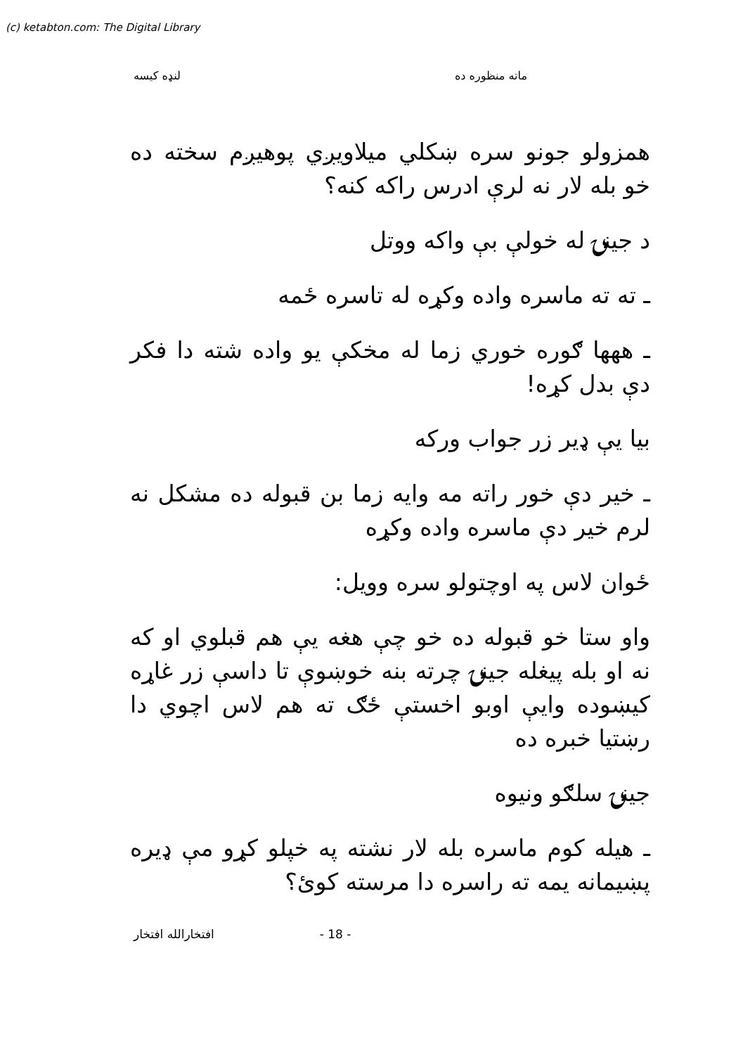(c) ketabton.com: The Digital Library
ماته منظوره ده لنډه کیسه
همزولو جونو سره ښکلي میلاویږي پوهیږم سخته ده خو بله لار نه لرې ادرس راکه کنه؟
د جینۍ له خولې بې واکه ووتل
ـ ته ته ماسره واده وکړه له تاسره ځمه
ـ ههها ګوره خوري زما له مخکې یو واده شته دا فکر دې بدل کړه!
بیا یې ډیر زر جواب ورکه
ـ خیر دې خور راته مه وایه زما بن قبوله ده مشکل نه لرم خیر دې ماسره واده وکړه
ځوان لاس په اوچتولو سره وویل:
واو ستا خو قبوله ده خو چې هغه یې هم قبلوي او که نه او بله پیغله جینۍ چرته بنه خوښوې تا داسې زر غاړه کیښوده وایې اوبو اخستې ځګ ته هم لاس اچوي دا رښتیا خبره ده
جینۍ سلګو ونیوه
ـ هیله کوم ماسره بله لار نشته په خپلو کړو مې ډیره پښیمانه یمه ته راسره دا مرسته کوئ؟
افتخارالله افتخار - 18 -